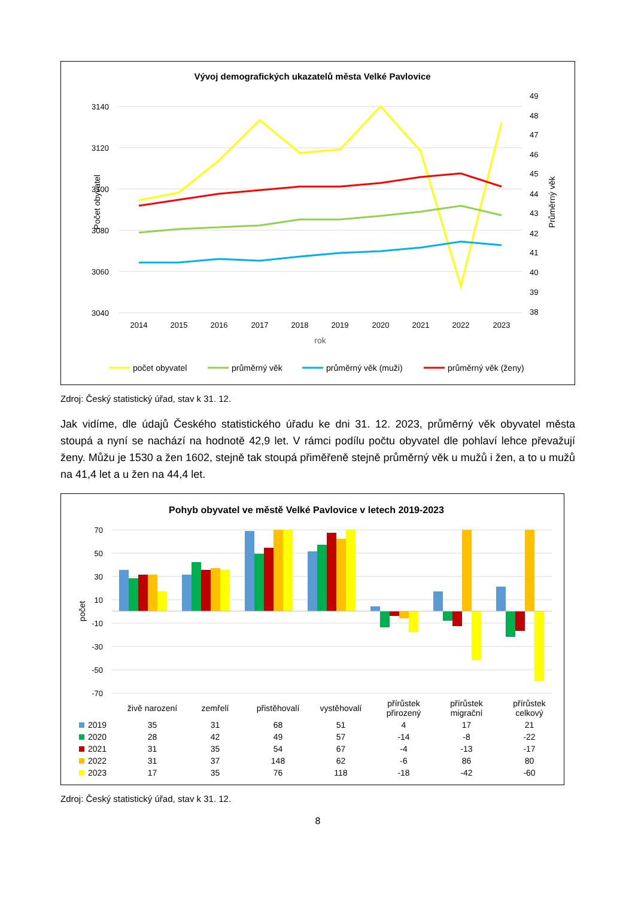Vývoj demografických ukazatelů města Velké Pavlovice
3140
3120
3100
3080
3060
3040
49
48
47
46
45
44
43
42
41
40
39
38
Počet obyvatel
Průměrný věk
2014
2015
2016
2017
2018
2019
2020
2021
2022
2023
rok
počet obyvatel
průměrný věk
průměrný věk (muži)
průměrný věk (ženy)
Zdroj: Český statistický úřad, stav k 31. 12.
Jak vidíme, dle údajů Českého statistického úřadu ke dni 31. 12. 2023, průměrný věk obyvatel města stoupá a nyní se nachází na hodnotě 42,9 let. V rámci podílu počtu obyvatel dle pohlaví lehce převažují ženy. Můžu je 1530 a žen 1602, stejně tak stoupá přiměřeně stejně průměrný věk u mužů i žen, a to u mužů na 41,4 let a u žen na 44,4 let.
Pohyb obyvatel ve městě Velké Pavlovice v letech 2019-2023
70
50
30
10
-10
-30
-50
-70
počet
| | živě narození | zemřelí | přistěhovalí | vystěhovalí | přírůstek přirozený | přírůstek migrační | přírůstek celkový |
| 2019 | 35 | 31 | 68 | 51 | 4 | 17 | 21 |
| 2020 | 28 | 42 | 49 | 57 | -14 | -8 | -22 |
| 2021 | 31 | 35 | 54 | 67 | -4 | -13 | -17 |
| 2022 | 31 | 37 | 148 | 62 | -6 | 86 | 80 |
| 2023 | 17 | 35 | 76 | 118 | -18 | -42 | -60 |
Zdroj: Český statistický úřad, stav k 31. 12.
8